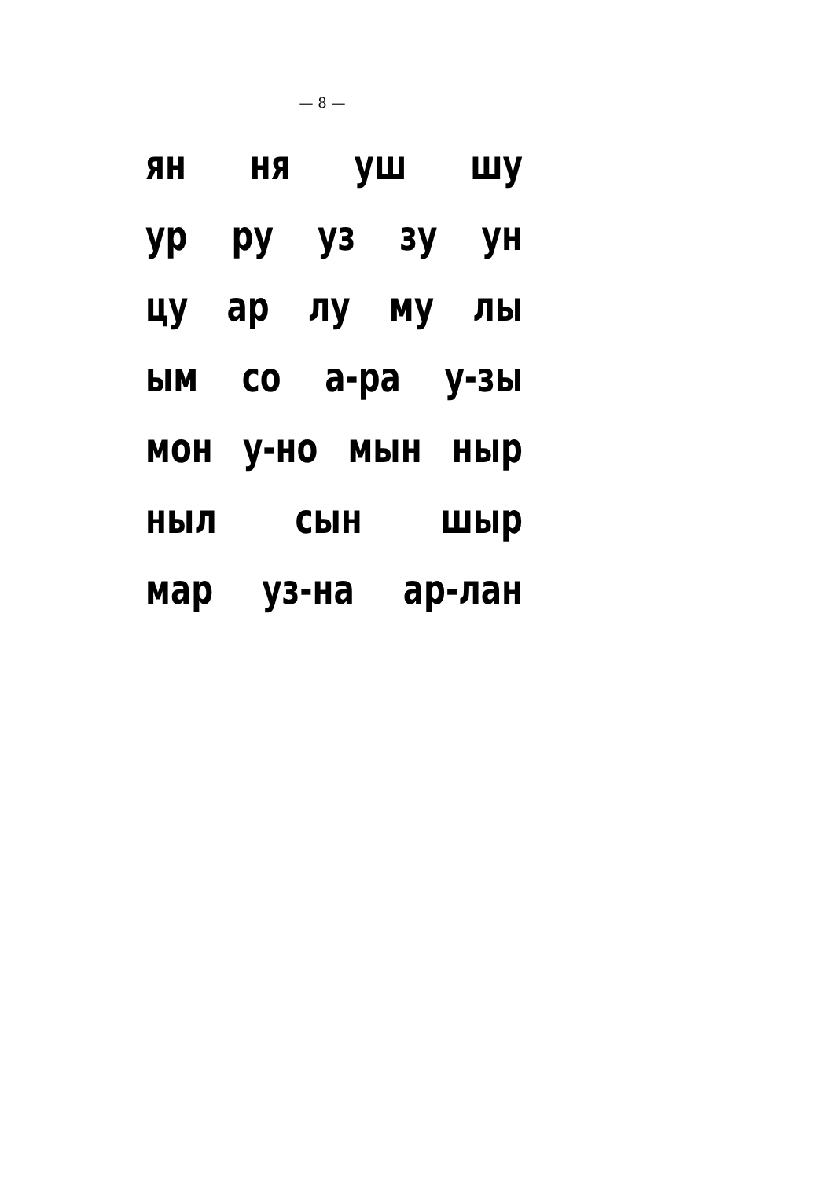— 8 —
ян ня уш шу
ур ру уз зу ун
цу ар лу му лы
ым со а-ра у-зы
мон у-но мын ныр
ныл сын шыр
мар уз-на ар-лан